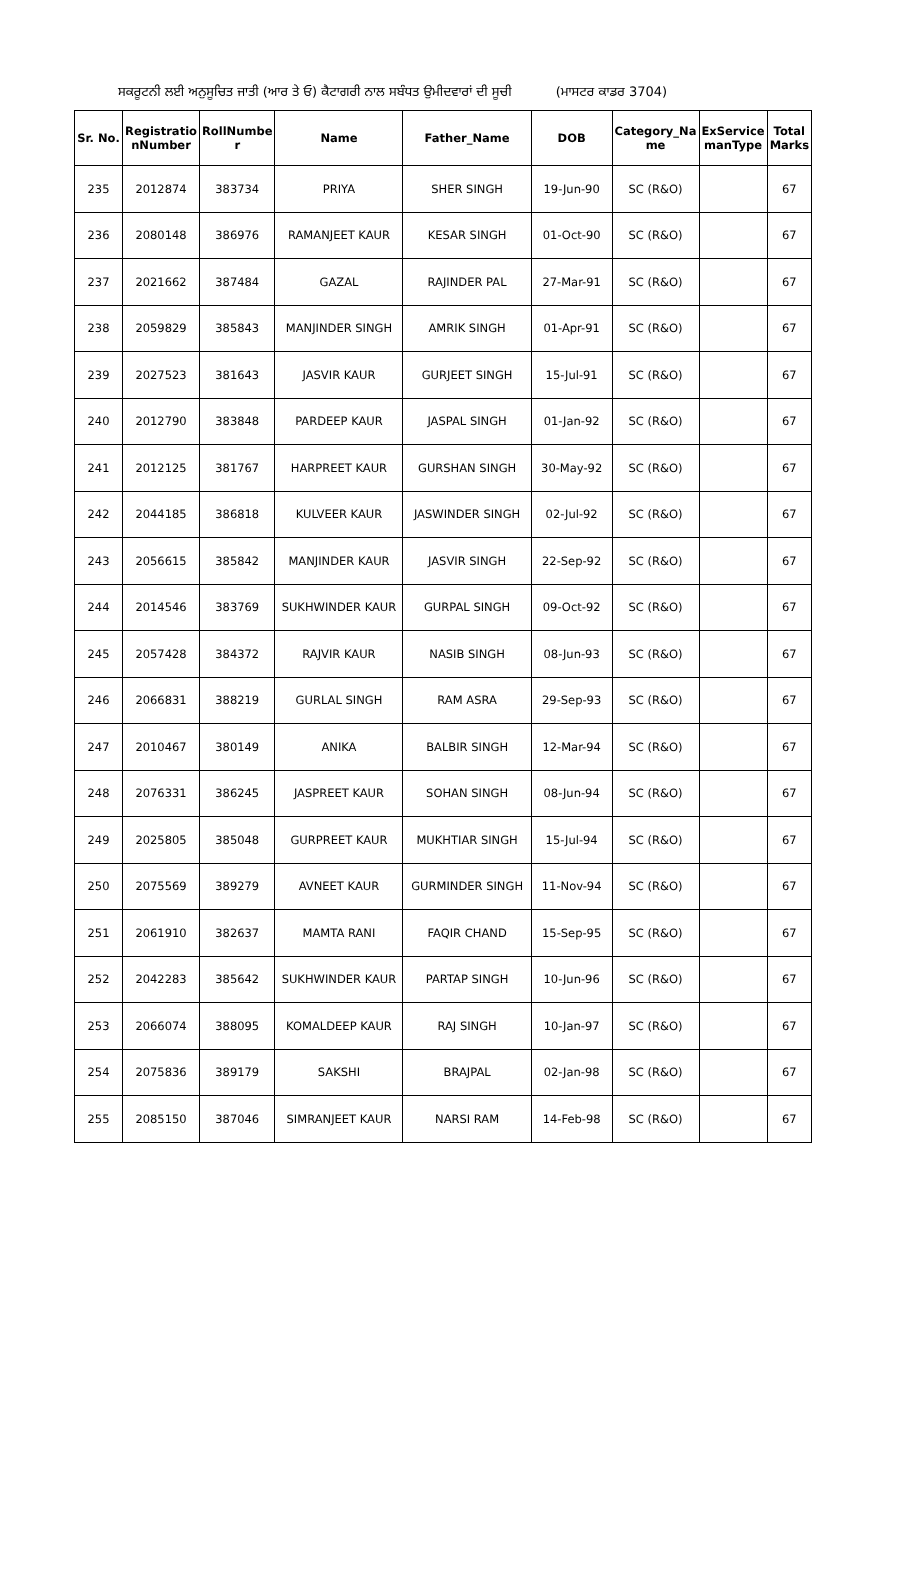ਸਕਰੂਟਨੀ ਲਈ ਅਨੁਸੂਚਿਤ ਜਾਤੀ (ਆਰ ਤੇ ਓ) ਕੈਟਾਗਰੀ ਨਾਲ ਸਬੰਧਤ ਉਮੀਦਵਾਰਾਂ ਦੀ ਸੂਚੀ (ਮਾਸਟਰ ਕਾਡਰ 3704)
| Sr. No. | Registratio nNumber | RollNumbe r | Name | Father_Name | DOB | Category_Na me | ExService manType | Total Marks |
| --- | --- | --- | --- | --- | --- | --- | --- | --- |
| 235 | 2012874 | 383734 | PRIYA | SHER SINGH | 19-Jun-90 | SC (R&O) | | 67 |
| 236 | 2080148 | 386976 | RAMANJEET KAUR | KESAR SINGH | 01-Oct-90 | SC (R&O) | | 67 |
| 237 | 2021662 | 387484 | GAZAL | RAJINDER PAL | 27-Mar-91 | SC (R&O) | | 67 |
| 238 | 2059829 | 385843 | MANJINDER SINGH | AMRIK SINGH | 01-Apr-91 | SC (R&O) | | 67 |
| 239 | 2027523 | 381643 | JASVIR KAUR | GURJEET SINGH | 15-Jul-91 | SC (R&O) | | 67 |
| 240 | 2012790 | 383848 | PARDEEP KAUR | JASPAL SINGH | 01-Jan-92 | SC (R&O) | | 67 |
| 241 | 2012125 | 381767 | HARPREET KAUR | GURSHAN SINGH | 30-May-92 | SC (R&O) | | 67 |
| 242 | 2044185 | 386818 | KULVEER KAUR | JASWINDER SINGH | 02-Jul-92 | SC (R&O) | | 67 |
| 243 | 2056615 | 385842 | MANJINDER KAUR | JASVIR SINGH | 22-Sep-92 | SC (R&O) | | 67 |
| 244 | 2014546 | 383769 | SUKHWINDER KAUR | GURPAL SINGH | 09-Oct-92 | SC (R&O) | | 67 |
| 245 | 2057428 | 384372 | RAJVIR KAUR | NASIB SINGH | 08-Jun-93 | SC (R&O) | | 67 |
| 246 | 2066831 | 388219 | GURLAL SINGH | RAM ASRA | 29-Sep-93 | SC (R&O) | | 67 |
| 247 | 2010467 | 380149 | ANIKA | BALBIR SINGH | 12-Mar-94 | SC (R&O) | | 67 |
| 248 | 2076331 | 386245 | JASPREET KAUR | SOHAN SINGH | 08-Jun-94 | SC (R&O) | | 67 |
| 249 | 2025805 | 385048 | GURPREET KAUR | MUKHTIAR SINGH | 15-Jul-94 | SC (R&O) | | 67 |
| 250 | 2075569 | 389279 | AVNEET KAUR | GURMINDER SINGH | 11-Nov-94 | SC (R&O) | | 67 |
| 251 | 2061910 | 382637 | MAMTA RANI | FAQIR CHAND | 15-Sep-95 | SC (R&O) | | 67 |
| 252 | 2042283 | 385642 | SUKHWINDER KAUR | PARTAP SINGH | 10-Jun-96 | SC (R&O) | | 67 |
| 253 | 2066074 | 388095 | KOMALDEEP KAUR | RAJ SINGH | 10-Jan-97 | SC (R&O) | | 67 |
| 254 | 2075836 | 389179 | SAKSHI | BRAJPAL | 02-Jan-98 | SC (R&O) | | 67 |
| 255 | 2085150 | 387046 | SIMRANJEET KAUR | NARSI RAM | 14-Feb-98 | SC (R&O) | | 67 |